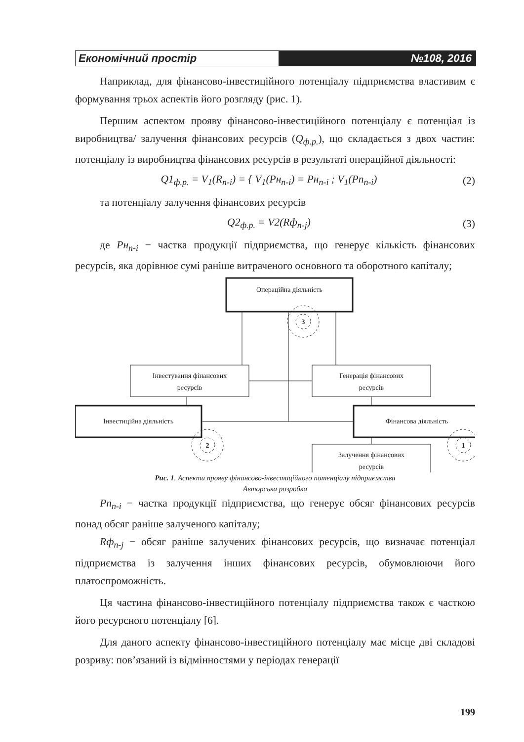Економічний простір №108, 2016
Наприклад, для фінансово-інвестиційного потенціалу підприємства властивим є формування трьох аспектів його розгляду (рис. 1).
Першим аспектом прояву фінансово-інвестиційного потенціалу є потенціал із виробництва/ залучення фінансових ресурсів (Q<sub>ф.р.</sub>), що складається з двох частин: потенціалу із виробництва фінансових ресурсів в результаті операційної діяльності:
Q1<sub>ф.р.</sub> = V<sub>1</sub>(R<sub>n-i</sub>) = { V<sub>1</sub>(Pн<sub>n-i</sub>) = Pн<sub>n-i</sub> ; V<sub>1</sub>(Pп<sub>n-i</sub>) (2)
та потенціалу залучення фінансових ресурсів
Q2<sub>ф.р.</sub> = V2(Rф<sub>n-j</sub>) (3)
де Pн<sub>n-i</sub> − частка продукції підприємства, що генерує кількість фінансових ресурсів, яка дорівнює сумі раніше витраченого основного та оборотного капіталу;
Операційна діяльність
Інвестування фінансових
ресурсів
Генерація фінансових
ресурсів
Інвестиційна діяльність
Фінансова діяльність
Залучення фінансових
ресурсів
3
2
1
Рис. 1. Аспекти прояву фінансово-інвестиційного потенціалу підприємства
Авторська розробка
Pп<sub>n-i</sub> − частка продукції підприємства, що генерує обсяг фінансових ресурсів понад обсяг раніше залученого капіталу;
Rф<sub>n-j</sub> − обсяг раніше залучених фінансових ресурсів, що визначає потенціал підприємства із залучення інших фінансових ресурсів, обумовлюючи його платоспроможність.
Ця частина фінансово-інвестиційного потенціалу підприємства також є часткою його ресурсного потенціалу [6].
Для даного аспекту фінансово-інвестиційного потенціалу має місце дві складові розриву: пов’язаний із відмінностями у періодах генерації
199